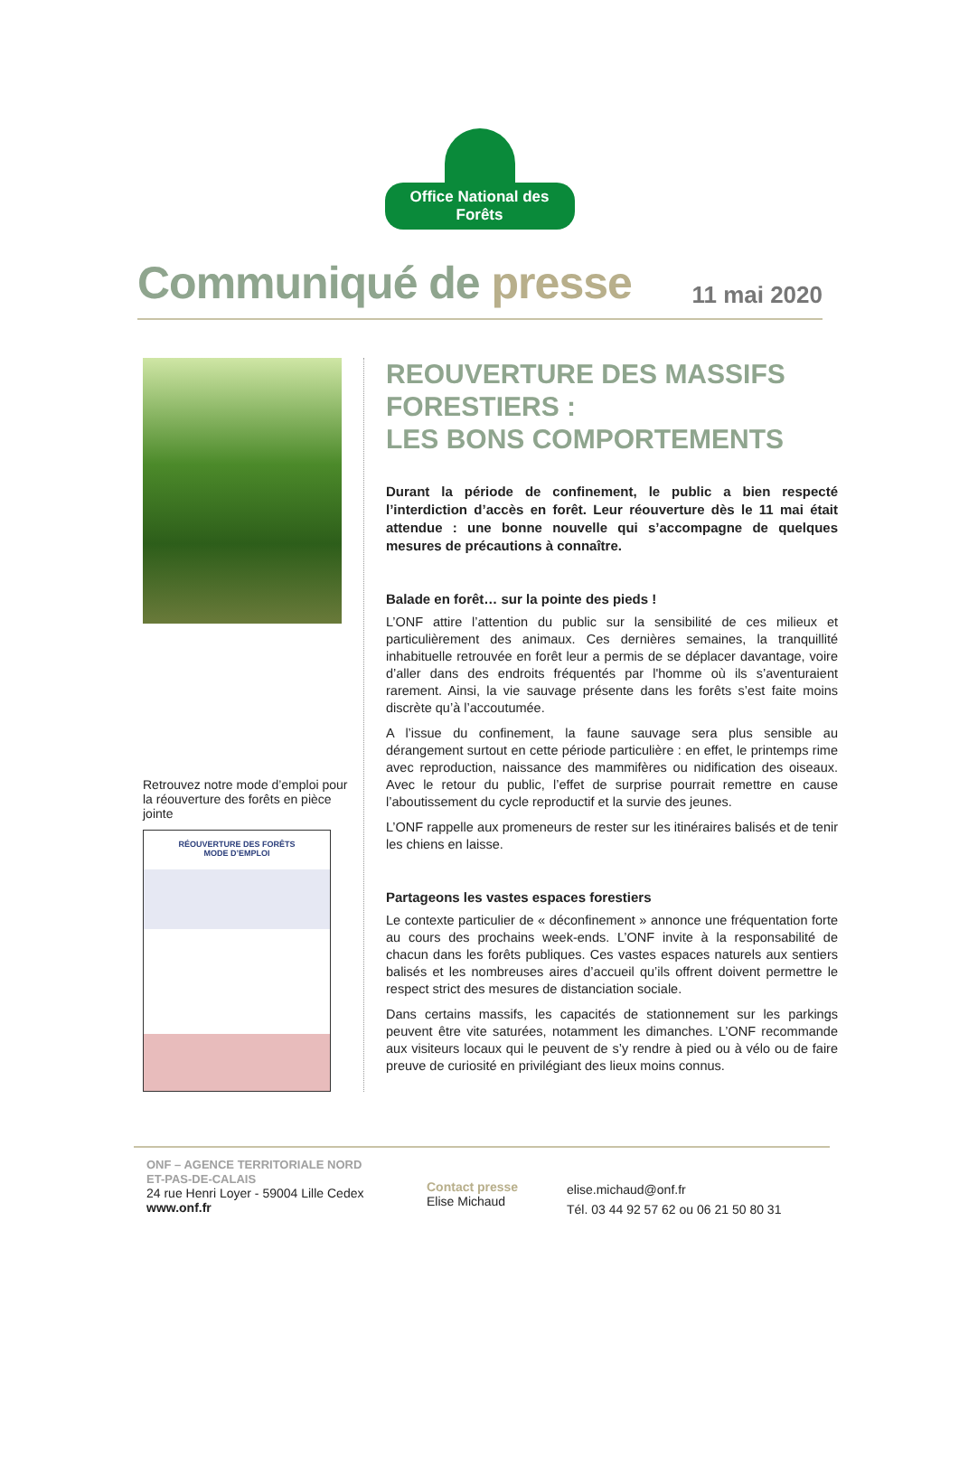Office National des Forêts
Communiqué de presse
11 mai 2020
Retrouvez notre mode d’emploi pour la réouverture des forêts en pièce jointe
RÉOUVERTURE DES FORÊTS
MODE D’EMPLOI
REOUVERTURE DES MASSIFS FORESTIERS :
LES BONS COMPORTEMENTS
Durant la période de confinement, le public a bien respecté l’interdiction d’accès en forêt. Leur réouverture dès le 11 mai était attendue : une bonne nouvelle qui s’accompagne de quelques mesures de précautions à connaître.
Balade en forêt… sur la pointe des pieds !
L’ONF attire l’attention du public sur la sensibilité de ces milieux et particulièrement des animaux. Ces dernières semaines, la tranquillité inhabituelle retrouvée en forêt leur a permis de se déplacer davantage, voire d’aller dans des endroits fréquentés par l'homme où ils s’aventuraient rarement. Ainsi, la vie sauvage présente dans les forêts s’est faite moins discrète qu’à l’accoutumée.
A l’issue du confinement, la faune sauvage sera plus sensible au dérangement surtout en cette période particulière : en effet, le printemps rime avec reproduction, naissance des mammifères ou nidification des oiseaux. Avec le retour du public, l’effet de surprise pourrait remettre en cause l’aboutissement du cycle reproductif et la survie des jeunes.
L’ONF rappelle aux promeneurs de rester sur les itinéraires balisés et de tenir les chiens en laisse.
Partageons les vastes espaces forestiers
Le contexte particulier de « déconfinement » annonce une fréquentation forte au cours des prochains week-ends. L’ONF invite à la responsabilité de chacun dans les forêts publiques. Ces vastes espaces naturels aux sentiers balisés et les nombreuses aires d’accueil qu’ils offrent doivent permettre le respect strict des mesures de distanciation sociale.
Dans certains massifs, les capacités de stationnement sur les parkings peuvent être vite saturées, notamment les dimanches. L’ONF recommande aux visiteurs locaux qui le peuvent de s’y rendre à pied ou à vélo ou de faire preuve de curiosité en privilégiant des lieux moins connus.
ONF – AGENCE TERRITORIALE NORD
ET-PAS-DE-CALAIS
24 rue Henri Loyer - 59004 Lille Cedex
www.onf.fr
Contact presse
Elise Michaud
elise.michaud@onf.fr
Tél. 03 44 92 57 62 ou 06 21 50 80 31